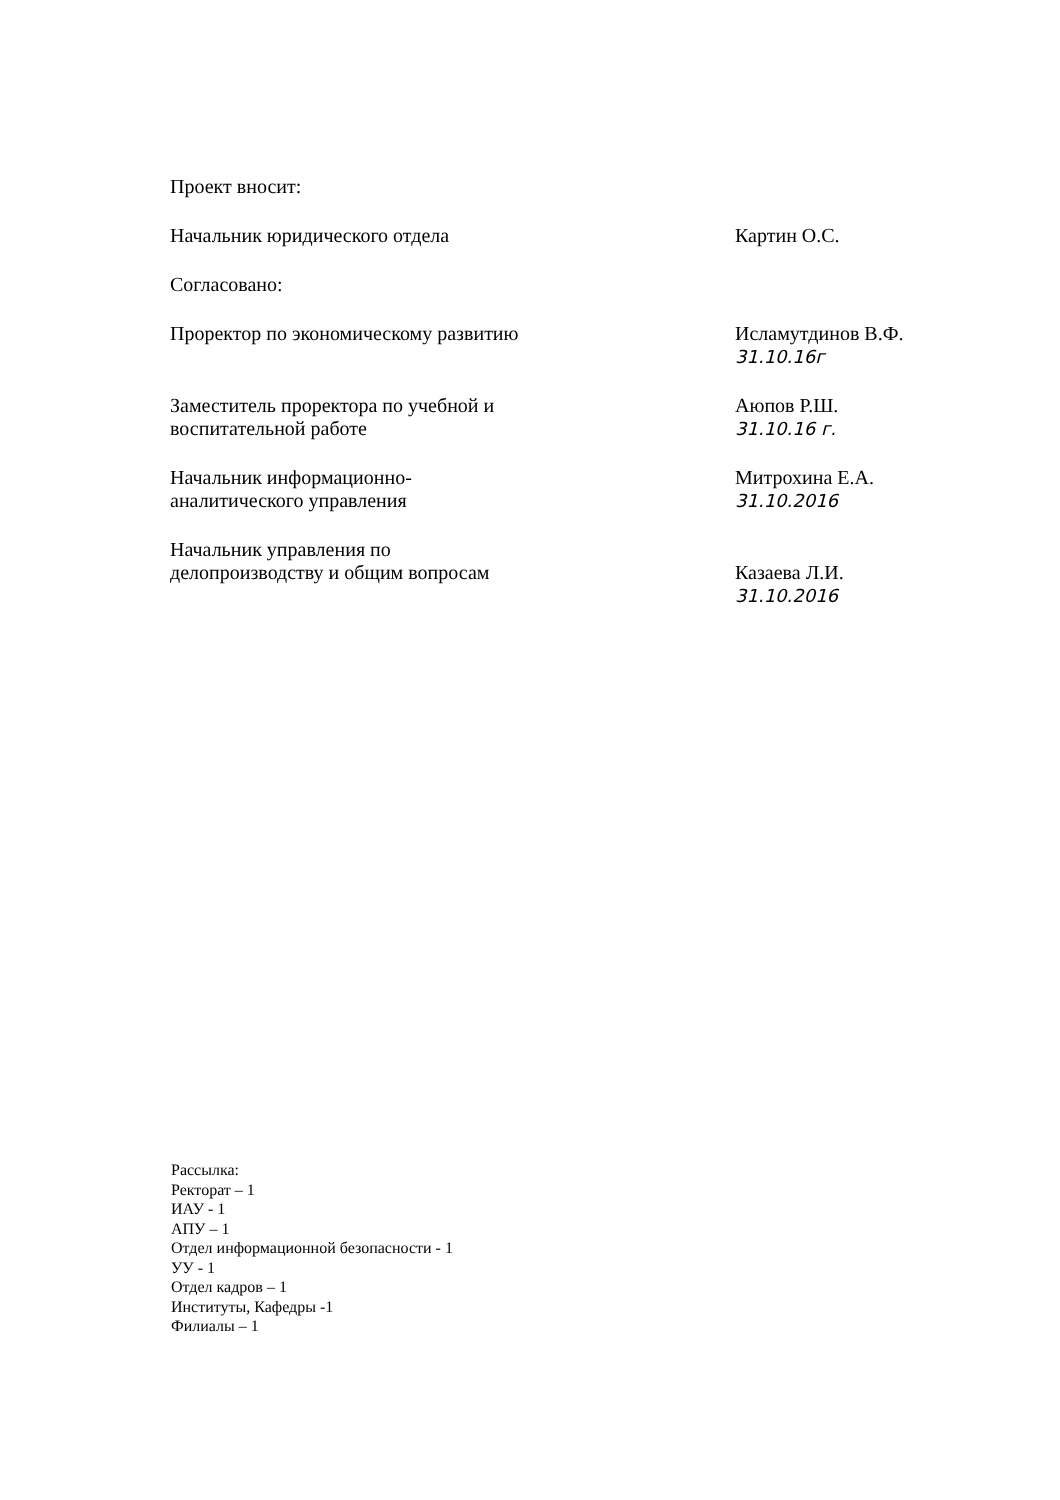Проект вносит:
Начальник юридического отдела Картин О.С.
Согласовано:
Проректор по экономическому развитию
Исламутдинов В.Ф.
31.10.16г
Заместитель проректора по учебной и воспитательной работе
Аюпов Р.Ш.
31.10.16 г.
Начальник информационно-аналитического управления
Митрохина Е.А.
31.10.2016
Начальник управления по делопроизводству и общим вопросам
Казаева Л.И.
31.10.2016
Рассылка:
Ректорат – 1
ИАУ - 1
АПУ – 1
Отдел информационной безопасности - 1
УУ - 1
Отдел кадров – 1
Институты, Кафедры -1
Филиалы – 1